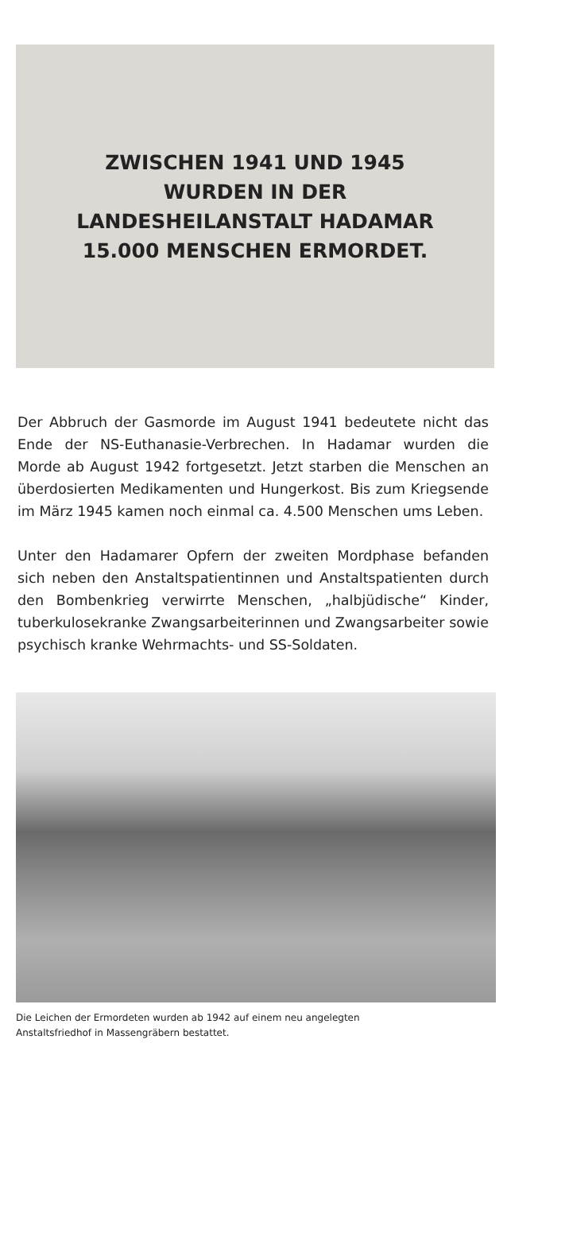ZWISCHEN 1941 UND 1945
WURDEN IN DER
LANDESHEILANSTALT HADAMAR
15.000 MENSCHEN ERMORDET.
Der Abbruch der Gasmorde im August 1941 bedeutete nicht das Ende der NS-Euthanasie-Verbrechen. In Hadamar wurden die Morde ab August 1942 fortgesetzt. Jetzt starben die Menschen an überdosierten Medikamenten und Hungerkost. Bis zum Kriegsende im März 1945 kamen noch einmal ca. 4.500 Menschen ums Leben.
Unter den Hadamarer Opfern der zweiten Mordphase befanden sich neben den Anstaltspatientinnen und Anstaltspatienten durch den Bombenkrieg verwirrte Menschen, „halbjüdische“ Kinder, tuberkulosekranke Zwangsarbeiterinnen und Zwangsarbeiter sowie psychisch kranke Wehrmachts- und SS-Soldaten.
Die Leichen der Ermordeten wurden ab 1942 auf einem neu angelegten
Anstaltsfriedhof in Massengräbern bestattet.